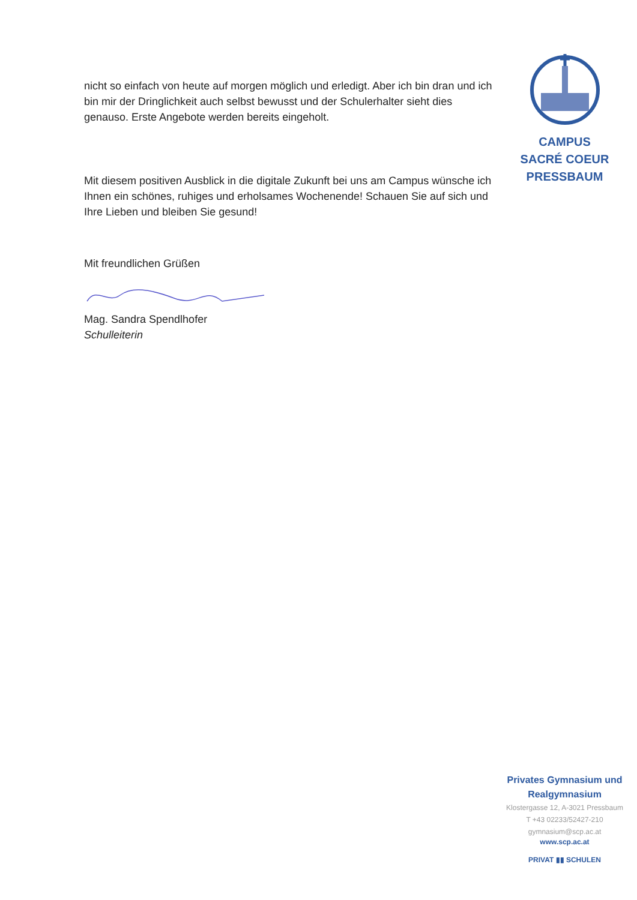nicht so einfach von heute auf morgen möglich und erledigt. Aber ich bin dran und ich bin mir der Dringlichkeit auch selbst bewusst und der Schulerhalter sieht dies genauso. Erste Angebote werden bereits eingeholt.
Mit diesem positiven Ausblick in die digitale Zukunft bei uns am Campus wünsche ich Ihnen ein schönes, ruhiges und erholsames Wochenende! Schauen Sie auf sich und Ihre Lieben und bleiben Sie gesund!
Mit freundlichen Grüßen
Mag. Sandra Spendlhofer
Schulleiterin
CAMPUS
SACRÉ COEUR
PRESSBAUM
Privates Gymnasium und
Realgymnasium
Klostergasse 12, A-3021 Pressbaum
T +43 02233/52427-210
gymnasium@scp.ac.at
www.scp.ac.at
PRIVAT ▮▮ SCHULEN